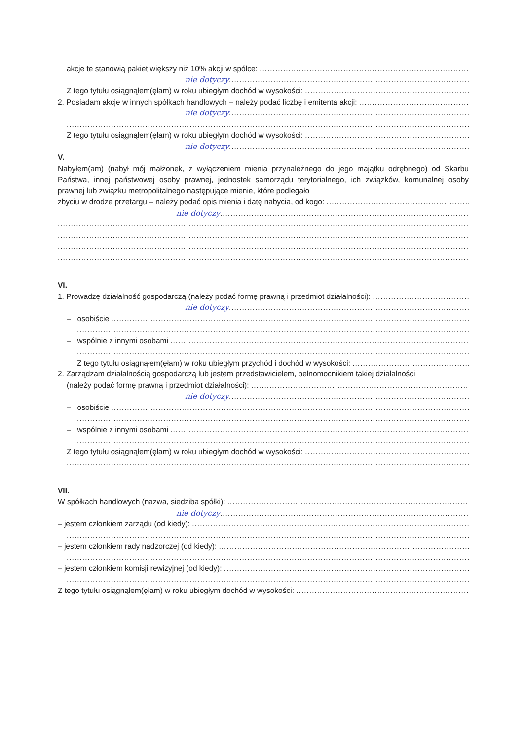akcje te stanowią pakiet większy niż 10% akcji w spółce:
nie dotyczy
Z tego tytułu osiągnąłem(ęłam) w roku ubiegłym dochód w wysokości:
2. Posiadam akcje w innych spółkach handlowych – należy podać liczbę i emitenta akcji:
nie dotyczy
Z tego tytułu osiągnąłem(ęłam) w roku ubiegłym dochód w wysokości:
nie dotyczy
V.
Nabyłem(am) (nabył mój małżonek, z wyłączeniem mienia przynależnego do jego majątku odrębnego) od Skarbu Państwa, innej państwowej osoby prawnej, jednostek samorządu terytorialnego, ich związków, komunalnej osoby prawnej lub związku metropolitalnego następujące mienie, które podlegało
zbyciu w drodze przetargu – należy podać opis mienia i datę nabycia, od kogo:
nie dotyczy
VI.
1. Prowadzę działalność gospodarczą (należy podać formę prawną i przedmiot działalności):
nie dotyczy
– osobiście
– wspólnie z innymi osobami
Z tego tytułu osiągnąłem(ęłam) w roku ubiegłym przychód i dochód w wysokości:
2. Zarządzam działalnością gospodarczą lub jestem przedstawicielem, pełnomocnikiem takiej działalności
(należy podać formę prawną i przedmiot działalności):
nie dotyczy
– osobiście
– wspólnie z innymi osobami
Z tego tytułu osiągnąłem(ęłam) w roku ubiegłym dochód w wysokości:
VII.
W spółkach handlowych (nazwa, siedziba spółki):
nie dotyczy
– jestem członkiem zarządu (od kiedy):
– jestem członkiem rady nadzorczej (od kiedy):
– jestem członkiem komisji rewizyjnej (od kiedy):
Z tego tytułu osiągnąłem(ęłam) w roku ubiegłym dochód w wysokości: